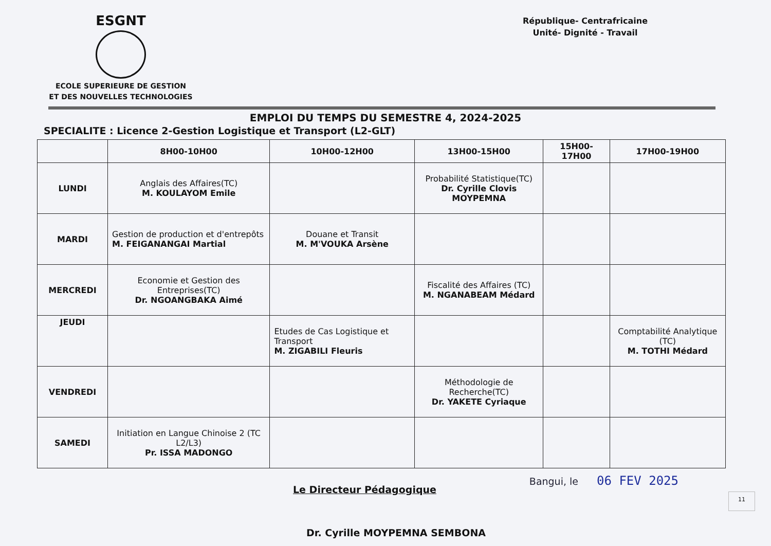ESGNT
ECOLE SUPERIEURE DE GESTION
ET DES NOUVELLES TECHNOLOGIES
République- Centrafricaine
Unité- Dignité - Travail
EMPLOI DU TEMPS DU SEMESTRE 4, 2024-2025
SPECIALITE : Licence 2-Gestion Logistique et Transport (L2-GLT)
| | 8H00-10H00 | 10H00-12H00 | 13H00-15H00 | 15H00-17H00 | 17H00-19H00 |
| --- | --- | --- | --- | --- | --- |
| LUNDI | Anglais des Affaires(TC) M. KOULAYOM Emile | | Probabilité Statistique(TC) Dr. Cyrille Clovis MOYPEMNA | | |
| MARDI | Gestion de production et d'entrepôts M. FEIGANANGAI Martial | Douane et Transit M. M'VOUKA Arsène | | | |
| MERCREDI | Economie et Gestion des Entreprises(TC) Dr. NGOANGBAKA Aimé | | Fiscalité des Affaires (TC) M. NGANABEAM Médard | | |
| JEUDI | | Etudes de Cas Logistique et Transport M. ZIGABILI Fleuris | | | Comptabilité Analytique (TC) M. TOTHI Médard |
| VENDREDI | | | Méthodologie de Recherche(TC) Dr. YAKETE Cyriaque | | |
| SAMEDI | Initiation en Langue Chinoise 2 (TC L2/L3) Pr. ISSA MADONGO | | | | |
Le Directeur Pédagogique
Bangui, le 06 FEV 2025
Dr. Cyrille MOYPEMNA SEMBONA
11